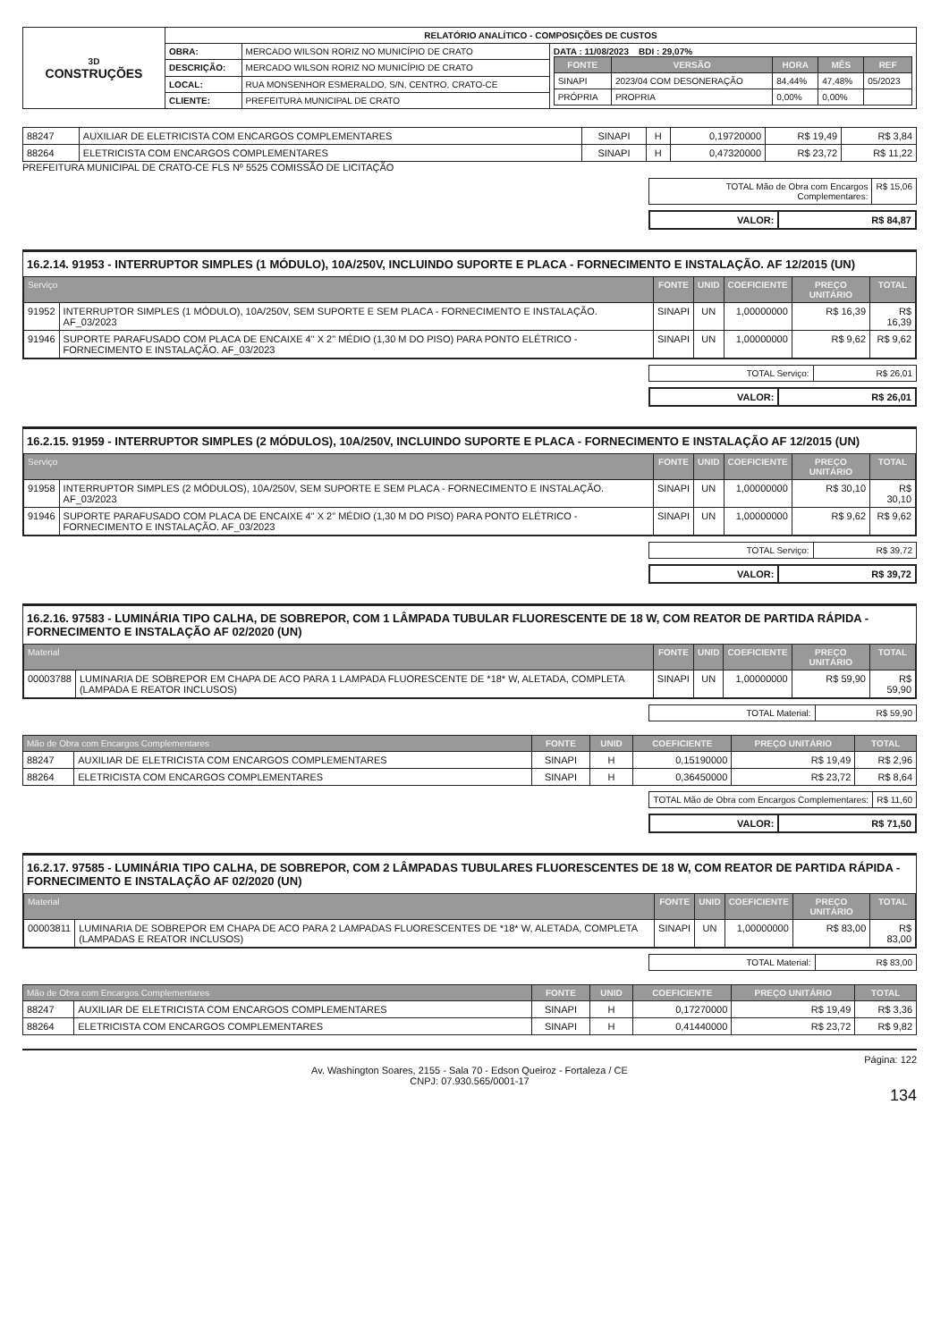| 3D CONSTRUÇÕES | RELATÓRIO ANALÍTICO - COMPOSIÇÕES DE CUSTOS | | |
| | OBRA: | MERCADO WILSON RORIZ NO MUNICÍPIO DE CRATO | DATA : 11/08/2023 BDI : 29,07% / FONTE / VERSÃO / HORA / MÊS / REF / / --- / --- / --- / --- / --- / / SINAPI / 2023/04 COM DESONERAÇÃO / 84,44% / 47,48% / 05/2023 / / PRÓPRIA / PROPRIA / 0,00% / 0,00% / / |
| | DESCRIÇÃO: | MERCADO WILSON RORIZ NO MUNICÍPIO DE CRATO | |
| | LOCAL: | RUA MONSENHOR ESMERALDO, S/N, CENTRO, CRATO-CE | |
| | CLIENTE: | PREFEITURA MUNICIPAL DE CRATO | |
| 88247 | AUXILIAR DE ELETRICISTA COM ENCARGOS COMPLEMENTARES | SINAPI | H | 0,19720000 | R$ 19,49 | R$ 3,84 |
| 88264 | ELETRICISTA COM ENCARGOS COMPLEMENTARES | SINAPI | H | 0,47320000 | R$ 23,72 | R$ 11,22 |
PREFEITURA MUNICIPAL DE CRATO-CE FLS Nº 5525 COMISSÃO DE LICITAÇÃO
| TOTAL Mão de Obra com Encargos Complementares: | R$ 15,06 |
| VALOR: | R$ 84,87 |
16.2.14. 91953 - INTERRUPTOR SIMPLES (1 MÓDULO), 10A/250V, INCLUINDO SUPORTE E PLACA - FORNECIMENTO E INSTALAÇÃO. AF 12/2015 (UN)
| Serviço | | FONTE | UNID | COEFICIENTE | PREÇO UNITÁRIO | TOTAL |
| --- | --- | --- | --- | --- | --- | --- |
| 91952 | INTERRUPTOR SIMPLES (1 MÓDULO), 10A/250V, SEM SUPORTE E SEM PLACA - FORNECIMENTO E INSTALAÇÃO. AF_03/2023 | SINAPI | UN | 1,00000000 | R$ 16,39 | R$ 16,39 |
| 91946 | SUPORTE PARAFUSADO COM PLACA DE ENCAIXE 4" X 2" MÉDIO (1,30 M DO PISO) PARA PONTO ELÉTRICO - FORNECIMENTO E INSTALAÇÃO. AF_03/2023 | SINAPI | UN | 1,00000000 | R$ 9,62 | R$ 9,62 |
| TOTAL Serviço: | R$ 26,01 |
| VALOR: | R$ 26,01 |
16.2.15. 91959 - INTERRUPTOR SIMPLES (2 MÓDULOS), 10A/250V, INCLUINDO SUPORTE E PLACA - FORNECIMENTO E INSTALAÇÃO AF 12/2015 (UN)
| Serviço | | FONTE | UNID | COEFICIENTE | PREÇO UNITÁRIO | TOTAL |
| --- | --- | --- | --- | --- | --- | --- |
| 91958 | INTERRUPTOR SIMPLES (2 MÓDULOS), 10A/250V, SEM SUPORTE E SEM PLACA - FORNECIMENTO E INSTALAÇÃO. AF_03/2023 | SINAPI | UN | 1,00000000 | R$ 30,10 | R$ 30,10 |
| 91946 | SUPORTE PARAFUSADO COM PLACA DE ENCAIXE 4" X 2" MÉDIO (1,30 M DO PISO) PARA PONTO ELÉTRICO - FORNECIMENTO E INSTALAÇÃO. AF_03/2023 | SINAPI | UN | 1,00000000 | R$ 9,62 | R$ 9,62 |
| TOTAL Serviço: | R$ 39,72 |
| VALOR: | R$ 39,72 |
16.2.16. 97583 - LUMINÁRIA TIPO CALHA, DE SOBREPOR, COM 1 LÂMPADA TUBULAR FLUORESCENTE DE 18 W, COM REATOR DE PARTIDA RÁPIDA - FORNECIMENTO E INSTALAÇÃO AF 02/2020 (UN)
| Material | | FONTE | UNID | COEFICIENTE | PREÇO UNITÁRIO | TOTAL |
| --- | --- | --- | --- | --- | --- | --- |
| 00003788 | LUMINARIA DE SOBREPOR EM CHAPA DE ACO PARA 1 LAMPADA FLUORESCENTE DE *18* W, ALETADA, COMPLETA (LAMPADA E REATOR INCLUSOS) | SINAPI | UN | 1,00000000 | R$ 59,90 | R$ 59,90 |
| TOTAL Material: | R$ 59,90 |
| Mão de Obra com Encargos Complementares | | FONTE | UNID | COEFICIENTE | PREÇO UNITÁRIO | TOTAL |
| --- | --- | --- | --- | --- | --- | --- |
| 88247 | AUXILIAR DE ELETRICISTA COM ENCARGOS COMPLEMENTARES | SINAPI | H | 0,15190000 | R$ 19,49 | R$ 2,96 |
| 88264 | ELETRICISTA COM ENCARGOS COMPLEMENTARES | SINAPI | H | 0,36450000 | R$ 23,72 | R$ 8,64 |
| TOTAL Mão de Obra com Encargos Complementares: | R$ 11,60 |
| VALOR: | R$ 71,50 |
16.2.17. 97585 - LUMINÁRIA TIPO CALHA, DE SOBREPOR, COM 2 LÂMPADAS TUBULARES FLUORESCENTES DE 18 W, COM REATOR DE PARTIDA RÁPIDA - FORNECIMENTO E INSTALAÇÃO AF 02/2020 (UN)
| Material | | FONTE | UNID | COEFICIENTE | PREÇO UNITÁRIO | TOTAL |
| --- | --- | --- | --- | --- | --- | --- |
| 00003811 | LUMINARIA DE SOBREPOR EM CHAPA DE ACO PARA 2 LAMPADAS FLUORESCENTES DE *18* W, ALETADA, COMPLETA (LAMPADAS E REATOR INCLUSOS) | SINAPI | UN | 1,00000000 | R$ 83,00 | R$ 83,00 |
| TOTAL Material: | R$ 83,00 |
| Mão de Obra com Encargos Complementares | | FONTE | UNID | COEFICIENTE | PREÇO UNITÁRIO | TOTAL |
| --- | --- | --- | --- | --- | --- | --- |
| 88247 | AUXILIAR DE ELETRICISTA COM ENCARGOS COMPLEMENTARES | SINAPI | H | 0,17270000 | R$ 19,49 | R$ 3,36 |
| 88264 | ELETRICISTA COM ENCARGOS COMPLEMENTARES | SINAPI | H | 0,41440000 | R$ 23,72 | R$ 9,82 |
Página: 122
Av. Washington Soares, 2155 - Sala 70 - Edson Queiroz - Fortaleza / CE
CNPJ: 07.930.565/0001-17
134